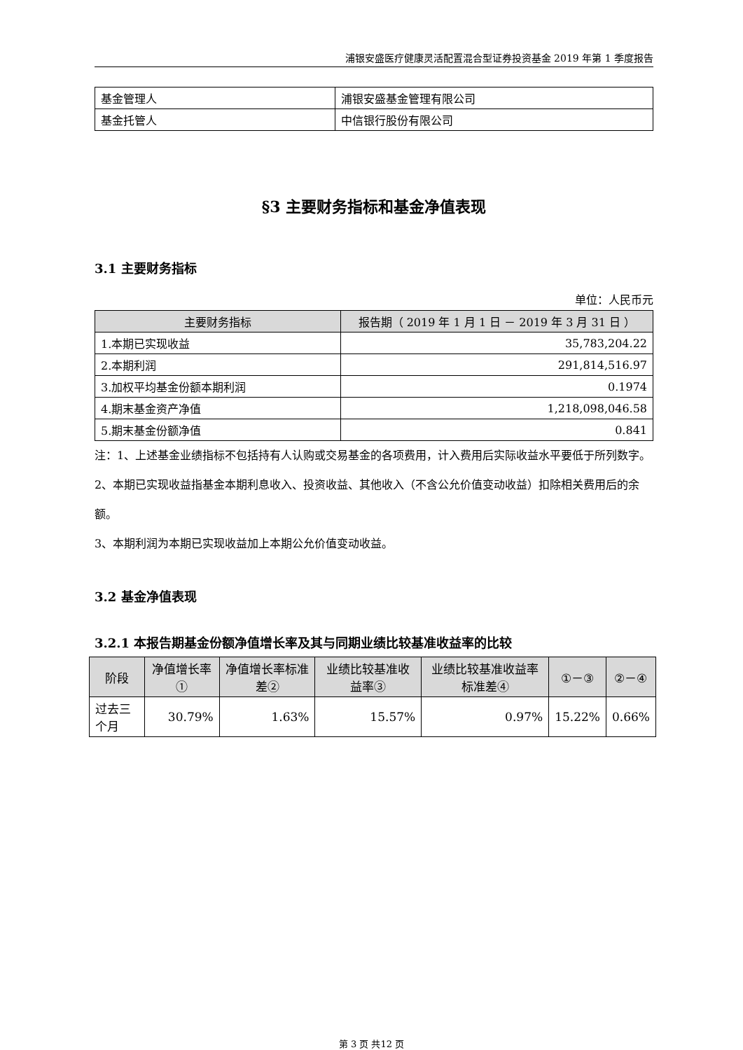浦银安盛医疗健康灵活配置混合型证券投资基金 2019 年第 1 季度报告
| 基金管理人 | 浦银安盛基金管理有限公司 |
| 基金托管人 | 中信银行股份有限公司 |
§3 主要财务指标和基金净值表现
3.1 主要财务指标
单位：人民币元
| 主要财务指标 | 报告期（ 2019 年 1 月 1 日 － 2019 年 3 月 31 日 ） |
| --- | --- |
| 1.本期已实现收益 | 35,783,204.22 |
| 2.本期利润 | 291,814,516.97 |
| 3.加权平均基金份额本期利润 | 0.1974 |
| 4.期末基金资产净值 | 1,218,098,046.58 |
| 5.期末基金份额净值 | 0.841 |
注：1、上述基金业绩指标不包括持有人认购或交易基金的各项费用，计入费用后实际收益水平要低于所列数字。
2、本期已实现收益指基金本期利息收入、投资收益、其他收入（不含公允价值变动收益）扣除相关费用后的余额。
3、本期利润为本期已实现收益加上本期公允价值变动收益。
3.2 基金净值表现
3.2.1 本报告期基金份额净值增长率及其与同期业绩比较基准收益率的比较
| 阶段 | 净值增长率① | 净值增长率标准差② | 业绩比较基准收益率③ | 业绩比较基准收益率标准差④ | ①－③ | ②－④ |
| --- | --- | --- | --- | --- | --- | --- |
| 过去三个月 | 30.79% | 1.63% | 15.57% | 0.97% | 15.22% | 0.66% |
第 3 页 共12 页